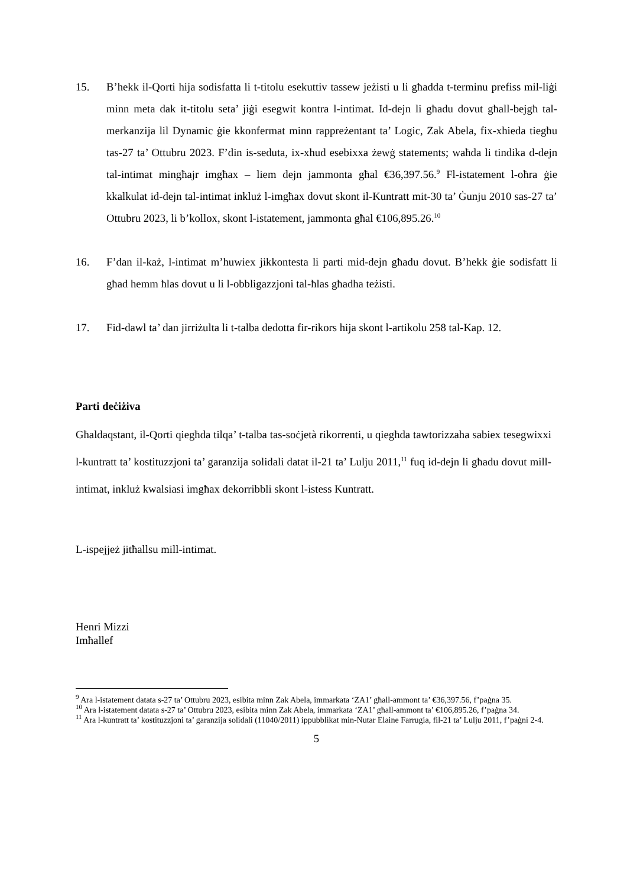15. B’hekk il-Qorti hija sodisfatta li t-titolu esekuttiv tassew jeżisti u li għadda t-terminu prefiss mil-liġi minn meta dak it-titolu seta’ jiġi esegwit kontra l-intimat. Id-dejn li għadu dovut għall-bejgħ tal-merkanzija lil Dynamic ġie kkonfermat minn rappreżentant ta’ Logic, Zak Abela, fix-xhieda tiegħu tas-27 ta’ Ottubru 2023. F’din is-seduta, ix-xhud esebixxa żewġ statements; waħda li tindika d-dejn tal-intimat mingħajr imgħax – liem dejn jammonta għal €36,397.56.<sup>9</sup> Fl-istatement l-oħra ġie kkalkulat id-dejn tal-intimat inkluż l-imgħax dovut skont il-Kuntratt mit-30 ta’ Ġunju 2010 sas-27 ta’ Ottubru 2023, li b’kollox, skont l-istatement, jammonta għal €106,895.26.<sup>10</sup>
16. F’dan il-każ, l-intimat m’huwiex jikkontesta li parti mid-dejn għadu dovut. B’hekk ġie sodisfatt li għad hemm ħlas dovut u li l-obbligazzjoni tal-ħlas għadha teżisti.
17. Fid-dawl ta’ dan jirriżulta li t-talba dedotta fir-rikors hija skont l-artikolu 258 tal-Kap. 12.
Parti deċiżiva
Għaldaqstant, il-Qorti qiegħda tilqa’ t-talba tas-soċjetà rikorrenti, u qiegħda tawtorizzaha sabiex tesegwixxi l-kuntratt ta’ kostituzzjoni ta’ garanzija solidali datat il-21 ta’ Lulju 2011,<sup>11</sup> fuq id-dejn li għadu dovut mill-intimat, inkluż kwalsiasi imgħax dekorribbli skont l-istess Kuntratt.
L-ispejjeż jitħallsu mill-intimat.
Henri Mizzi
Imħallef
<sup>9</sup> Ara l-istatement datata s-27 ta’ Ottubru 2023, esibita minn Zak Abela, immarkata ‘ZA1’ għall-ammont ta’ €36,397.56, f’paġna 35.
<sup>10</sup> Ara l-istatement datata s-27 ta’ Ottubru 2023, esibita minn Zak Abela, immarkata ‘ZA1’ għall-ammont ta’ €106,895.26, f’paġna 34.
<sup>11</sup> Ara l-kuntratt ta’ kostituzzjoni ta’ garanzija solidali (11040/2011) ippubblikat min-Nutar Elaine Farrugia, fil-21 ta’ Lulju 2011, f’paġni 2-4.
5